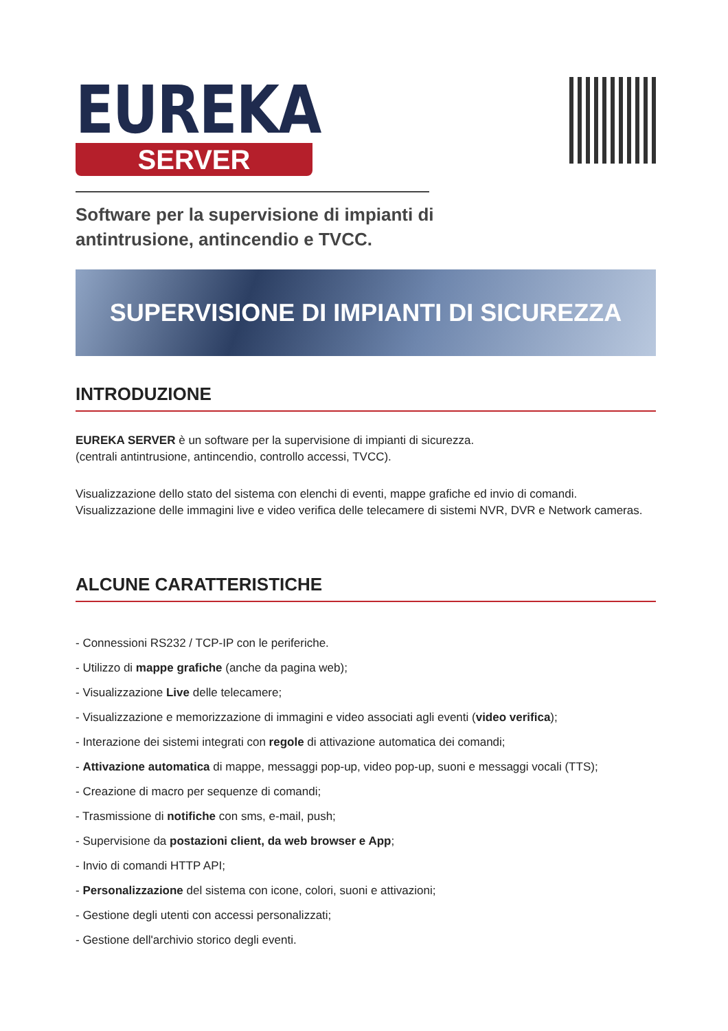EUREKA
SERVER
Software per la supervisione di impianti di
antintrusione, antincendio e TVCC.
SUPERVISIONE DI IMPIANTI DI SICUREZZA
INTRODUZIONE
EUREKA SERVER è un software per la supervisione di impianti di sicurezza.
(centrali antintrusione, antincendio, controllo accessi, TVCC).
Visualizzazione dello stato del sistema con elenchi di eventi, mappe grafiche ed invio di comandi. Visualizzazione delle immagini live e video verifica delle telecamere di sistemi NVR, DVR e Network cameras.
ALCUNE CARATTERISTICHE
- Connessioni RS232 / TCP-IP con le periferiche.
- Utilizzo di mappe grafiche (anche da pagina web);
- Visualizzazione Live delle telecamere;
- Visualizzazione e memorizzazione di immagini e video associati agli eventi (video verifica);
- Interazione dei sistemi integrati con regole di attivazione automatica dei comandi;
- Attivazione automatica di mappe, messaggi pop-up, video pop-up, suoni e messaggi vocali (TTS);
- Creazione di macro per sequenze di comandi;
- Trasmissione di notifiche con sms, e-mail, push;
- Supervisione da postazioni client, da web browser e App;
- Invio di comandi HTTP API;
- Personalizzazione del sistema con icone, colori, suoni e attivazioni;
- Gestione degli utenti con accessi personalizzati;
- Gestione dell'archivio storico degli eventi.